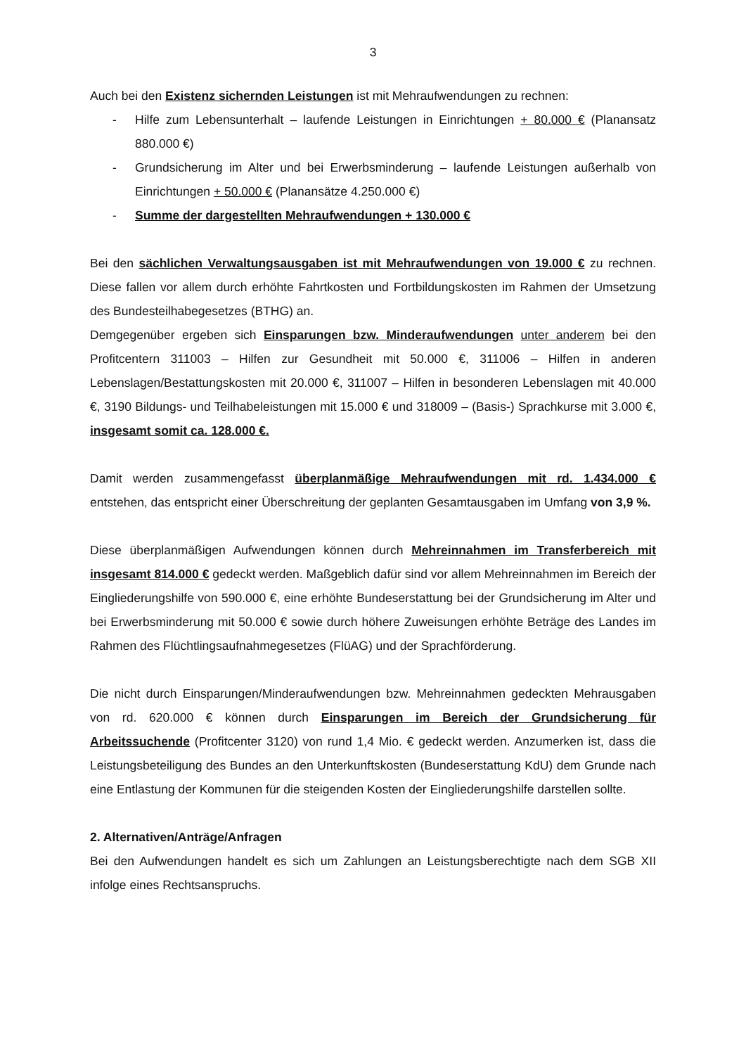3
Auch bei den Existenz sichernden Leistungen ist mit Mehraufwendungen zu rechnen:
- Hilfe zum Lebensunterhalt – laufende Leistungen in Einrichtungen + 80.000 € (Planansatz 880.000 €)
- Grundsicherung im Alter und bei Erwerbsminderung – laufende Leistungen außerhalb von Einrichtungen + 50.000 € (Planansätze 4.250.000 €)
- Summe der dargestellten Mehraufwendungen + 130.000 €
Bei den sächlichen Verwaltungsausgaben ist mit Mehraufwendungen von 19.000 € zu rechnen. Diese fallen vor allem durch erhöhte Fahrtkosten und Fortbildungskosten im Rahmen der Umsetzung des Bundesteilhabegesetzes (BTHG) an.
Demgegenüber ergeben sich Einsparungen bzw. Minderaufwendungen unter anderem bei den Profitcentern 311003 – Hilfen zur Gesundheit mit 50.000 €, 311006 – Hilfen in anderen Lebenslagen/Bestattungskosten mit 20.000 €, 311007 – Hilfen in besonderen Lebenslagen mit 40.000 €, 3190 Bildungs- und Teilhabeleistungen mit 15.000 € und 318009 – (Basis-) Sprachkurse mit 3.000 €, insgesamt somit ca. 128.000 €.
Damit werden zusammengefasst überplanmäßige Mehraufwendungen mit rd. 1.434.000 € entstehen, das entspricht einer Überschreitung der geplanten Gesamtausgaben im Umfang von 3,9 %.
Diese überplanmäßigen Aufwendungen können durch Mehreinnahmen im Transferbereich mit insgesamt 814.000 € gedeckt werden. Maßgeblich dafür sind vor allem Mehreinnahmen im Bereich der Eingliederungshilfe von 590.000 €, eine erhöhte Bundeserstattung bei der Grundsicherung im Alter und bei Erwerbsminderung mit 50.000 € sowie durch höhere Zuweisungen erhöhte Beträge des Landes im Rahmen des Flüchtlingsaufnahmegesetzes (FlüAG) und der Sprachförderung.
Die nicht durch Einsparungen/Minderaufwendungen bzw. Mehreinnahmen gedeckten Mehrausgaben von rd. 620.000 € können durch Einsparungen im Bereich der Grundsicherung für Arbeitssuchende (Profitcenter 3120) von rund 1,4 Mio. € gedeckt werden. Anzumerken ist, dass die Leistungsbeteiligung des Bundes an den Unterkunftskosten (Bundeserstattung KdU) dem Grunde nach eine Entlastung der Kommunen für die steigenden Kosten der Eingliederungshilfe darstellen sollte.
2. Alternativen/Anträge/Anfragen
Bei den Aufwendungen handelt es sich um Zahlungen an Leistungsberechtigte nach dem SGB XII infolge eines Rechtsanspruchs.